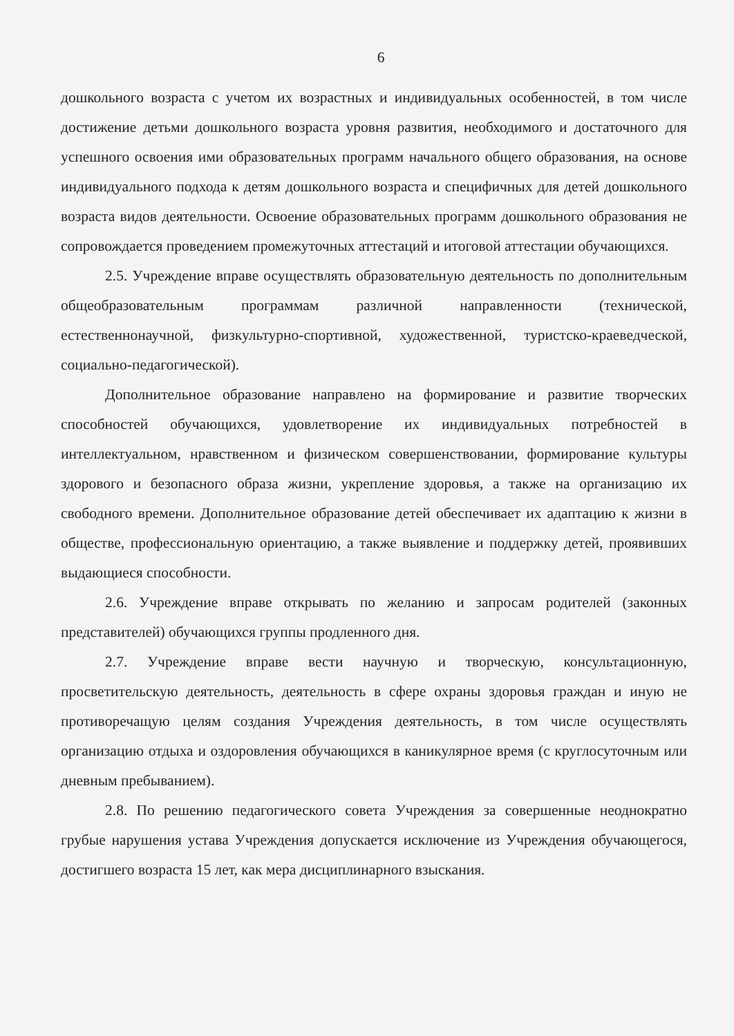6
дошкольного возраста с учетом их возрастных и индивидуальных особенностей, в том числе достижение детьми дошкольного возраста уровня развития, необходимого и достаточного для успешного освоения ими образовательных программ начального общего образования, на основе индивидуального подхода к детям дошкольного возраста и специфичных для детей дошкольного возраста видов деятельности. Освоение образовательных программ дошкольного образования не сопровождается проведением промежуточных аттестаций и итоговой аттестации обучающихся.
2.5. Учреждение вправе осуществлять образовательную деятельность по дополнительным общеобразовательным программам различной направленности (технической, естественнонаучной, физкультурно-спортивной, художественной, туристско-краеведческой, социально-педагогической).
Дополнительное образование направлено на формирование и развитие творческих способностей обучающихся, удовлетворение их индивидуальных потребностей в интеллектуальном, нравственном и физическом совершенствовании, формирование культуры здорового и безопасного образа жизни, укрепление здоровья, а также на организацию их свободного времени. Дополнительное образование детей обеспечивает их адаптацию к жизни в обществе, профессиональную ориентацию, а также выявление и поддержку детей, проявивших выдающиеся способности.
2.6. Учреждение вправе открывать по желанию и запросам родителей (законных представителей) обучающихся группы продленного дня.
2.7. Учреждение вправе вести научную и творческую, консультационную, просветительскую деятельность, деятельность в сфере охраны здоровья граждан и иную не противоречащую целям создания Учреждения деятельность, в том числе осуществлять организацию отдыха и оздоровления обучающихся в каникулярное время (с круглосуточным или дневным пребыванием).
2.8. По решению педагогического совета Учреждения за совершенные неоднократно грубые нарушения устава Учреждения допускается исключение из Учреждения обучающегося, достигшего возраста 15 лет, как мера дисциплинарного взыскания.